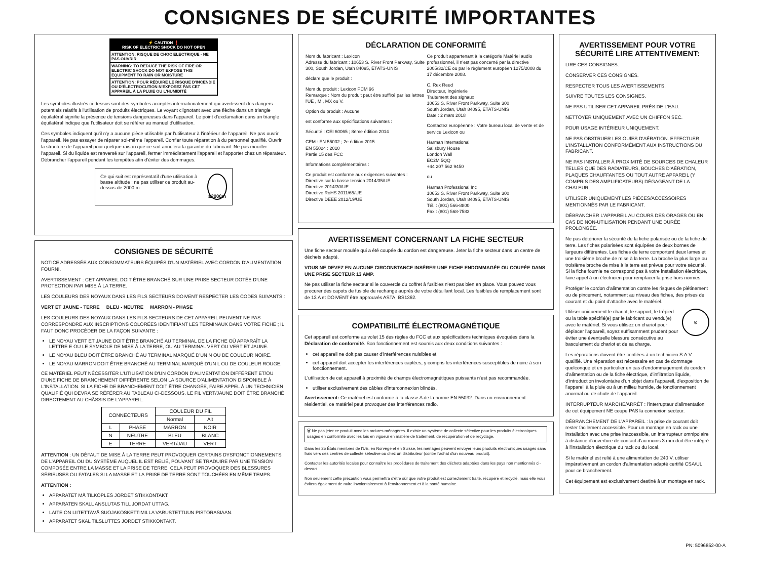CONSIGNES DE SÉCURITÉ IMPORTANTES
⚡ CAUTION ❗
RISK OF ELECTRIC SHOCK DO NOT OPEN
ATTENTION: RISQUE DE CHOC ELECTRIQUE - NE PAS OUVRIR
WARNING: TO REDUCE THE RISK OF FIRE OR ELECTRIC SHOCK DO NOT EXPOSE THIS EQUIPMENT TO RAIN OR MOISTURE
ATTENTION: POUR RÉDUIRE LE RISQUE D'INCENDIE OU D'ÉLECTROCUTION N'EXPOSEZ PAS CET APPAREIL À LA PLUIE OU L'HUMIDITÉ
Les symboles illustrés ci-dessus sont des symboles acceptés internationalement qui avertissent des dangers potentiels relatifs à l'utilisation de produits électriques. Le voyant clignotant avec une flèche dans un triangle équilatéral signifie la présence de tensions dangereuses dans l'appareil. Le point d'exclamation dans un triangle équilatéral indique que l'utilisateur doit se référer au manuel d'utilisation.
Ces symboles indiquent qu'il n'y a aucune pièce utilisable par l'utilisateur à l'intérieur de l'appareil. Ne pas ouvrir l'appareil. Ne pas essayer de réparer soi-même l'appareil. Confier toute réparation à du personnel qualifié. Ouvrir la structure de l'appareil pour quelque raison que ce soit annulera la garantie du fabricant. Ne pas mouiller l'appareil. Si du liquide est renversé sur l'appareil, fermer immédiatement l'appareil et l'apporter chez un réparateur. Débrancher l'appareil pendant les tempêtes afin d'éviter des dommages.
Ce qui suit est représentatif d'une utilisation à basse altitude ; ne pas utiliser ce produit au-dessus de 2000 m. ≤2000m
CONSIGNES DE SÉCURITÉ
NOTICE ADRESSÉE AUX CONSOMMATEURS ÉQUIPÉS D'UN MATÉRIEL AVEC CORDON D'ALIMENTATION FOURNI.
AVERTISSEMENT : CET APPAREIL DOIT ÊTRE BRANCHÉ SUR UNE PRISE SECTEUR DOTÉE D'UNE PROTECTION PAR MISE À LA TERRE.
LES COULEURS DES NOYAUX DANS LES FILS SECTEURS DOIVENT RESPECTER LES CODES SUIVANTS :
VERT ET JAUNE - TERRE BLEU - NEUTRE MARRON - PHASE
LES COULEURS DES NOYAUX DANS LES FILS SECTEURS DE CET APPAREIL PEUVENT NE PAS CORRESPONDRE AUX INSCRIPTIONS COLORÉES IDENTIFIANT LES TERMINAUX DANS VOTRE FICHE ; IL FAUT DONC PROCÉDER DE LA FAÇON SUIVANTE :
LE NOYAU VERT ET JAUNE DOIT ÊTRE BRANCHÉ AU TERMINAL DE LA FICHE OÙ APPARAÎT LA LETTRE E OU LE SYMBOLE DE MISE À LA TERRE, OU AU TERMINAL VERT OU VERT ET JAUNE.
LE NOYAU BLEU DOIT ÊTRE BRANCHÉ AU TERMINAL MARQUÉ D'UN N OU DE COULEUR NOIRE.
LE NOYAU MARRON DOIT ÊTRE BRANCHÉ AU TERMINAL MARQUÉ D'UN L OU DE COULEUR ROUGE.
CE MATÉRIEL PEUT NÉCESSITER L'UTILISATION D'UN CORDON D'ALIMENTATION DIFFÉRENT ET/OU D'UNE FICHE DE BRANCHEMENT DIFFÉRENTE SELON LA SOURCE D'ALIMENTATION DISPONIBLE À L'INSTALLATION. SI LA FICHE DE BRANCHEMENT DOIT ÊTRE CHANGÉE, FAIRE APPEL À UN TECHNICIEN QUALIFIÉ QUI DEVRA SE RÉFÉRER AU TABLEAU CI-DESSOUS. LE FIL VERT/JAUNE DOIT ÊTRE BRANCHÉ DIRECTEMENT AU CHÂSSIS DE L'APPAREIL.
| CONNECTEURS | | COULEUR DU FIL | |
| --- | --- | --- | --- |
| | | Normal | Alt |
| L | PHASE | MARRON | NOIR |
| N | NEUTRE | BLEU | BLANC |
| E | TERRE | VERT/JAU | VERT |
ATTENTION : UN DÉFAUT DE MISE À LA TERRE PEUT PROVOQUER CERTAINS DYSFONCTIONNEMENTS DE L'APPAREIL OU DU SYSTÈME AUQUEL IL EST RELIÉ, POUVANT SE TRADUIRE PAR UNE TENSION COMPOSÉE ENTRE LA MASSE ET LA PRISE DE TERRE. CELA PEUT PROVOQUER DES BLESSURES SÉRIEUSES OU FATALES SI LA MASSE ET LA PRISE DE TERRE SONT TOUCHÉES EN MÊME TEMPS.
ATTENTION :
APPARATET MÅ TILKOPLES JORDET STIKKONTAKT.
APPARATEN SKALL ANSLUTAS TILL JORDAT UTTAG.
LAITE ON LIITETTÄVÄ SUOJAKOSKETTIMILLA VARUSTETTUUN PISTORASIAAN.
APPARATET SKAL TILSLUTTES JORDET STIKKONTAKT.
DÉCLARATION DE CONFORMITÉ
| Nom du fabricant : Lexicon Adresse du fabricant : 10653 S. River Front Parkway, Suite 300, South Jordan, Utah 84095, ÉTATS-UNIS déclare que le produit : Nom du produit : Lexicon PCM 96 Remarque : Nom du produit peut être suffixé par les lettres l'UE , M , MX ou V. Option du produit : Aucune est conforme aux spécifications suivantes : Sécurité : CEI 60065 ; 8ème édition 2014 CEM : EN 55032 ; 2e édition 2015 EN 55024 : 2010 Partie 15 des FCC Informations complémentaires : Ce produit est conforme aux exigences suivantes : Directive sur la basse tension 2014/35/UE Directive 2014/30/UE Directive RoHS 2011/65/UE Directive DEEE 2012/19/UE | Ce produit appartenant à la catégorie Matériel audio professionnel, il n'est pas concerné par la directive 2005/32/CE ou par le règlement européen 1275/2008 du 17 décembre 2008. C. Rex Reed Directeur, Ingénierie Traitement des signaux 10653 S. River Front Parkway, Suite 300 South Jordan, Utah 84095, ÉTATS-UNIS Date : 2 mars 2018 Contactez européenne : Votre bureau local de vente et de service Lexicon ou Harman International Salisbury House London Wall EC2M 5QQ +44 207 562 9450 ou Harman Professional Inc 10653 S. River Front Parkway, Suite 300 South Jordan, Utah 84095, ÉTATS-UNIS Tél. : (801) 566-8800 Fax : (801) 568-7583 |
AVERTISSEMENT CONCERNANT LA FICHE SECTEUR
Une fiche secteur moulée qui a été coupée du cordon est dangereuse. Jeter la fiche secteur dans un centre de déchets adapté.
VOUS NE DEVEZ EN AUCUNE CIRCONSTANCE INSÉRER UNE FICHE ENDOMMAGÉE OU COUPÉE DANS UNE PRISE SECTEUR 13 AMP.
Ne pas utiliser la fiche secteur si le couvercle du coffret à fusibles n'est pas bien en place. Vous pouvez vous procurer des capots de fusible de rechange auprès de votre détaillant local. Les fusibles de remplacement sont de 13 A et DOIVENT être approuvés ASTA, BS1362.
COMPATIBILITÉ ÉLECTROMAGNÉTIQUE
Cet appareil est conforme au volet 15 des règles du FCC et aux spécifications techniques évoquées dans la Déclaration de conformité. Son fonctionnement est soumis aux deux conditions suivantes :
cet appareil ne doit pas causer d'interférences nuisibles et
cet appareil doit accepter les interférences captées, y compris les interférences susceptibles de nuire à son fonctionnement.
L'utilisation de cet appareil à proximité de champs électromagnétiques puissants n'est pas recommandée.
utiliser exclusivement des câbles d'interconnexion blindés.
Avertissement: Ce matériel est conforme à la classe A de la norme EN 55032. Dans un environnement résidentiel, ce matériel peut provoquer des interférences radio.
🗑 Ne pas jeter ce produit avec les ordures ménagères. Il existe un système de collecte sélective pour les produits électroniques usagés en conformité avec les lois en vigueur en matière de traitement, de récupération et de recyclage.
Dans les 25 États membres de l'UE, en Norvège et en Suisse, les ménages peuvent envoyer leurs produits électroniques usagés sans frais vers des centres de collecte sélective ou chez un distributeur (contre l'achat d'un nouveau produit).
Contacter les autorités locales pour connaître les procédures de traitement des déchets adaptées dans les pays non mentionnés ci-dessus.
Non seulement cette précaution vous permettra d'être sûr que votre produit est correctement traité, récupéré et recyclé, mais elle vous évitera également de nuire involontairement à l'environnement et à la santé humaine.
AVERTISSEMENT POUR VOTRE SÉCURITÉ LIRE ATTENTIVEMENT:
LIRE CES CONSIGNES.
CONSERVER CES CONSIGNES.
RESPECTER TOUS LES AVERTISSEMENTS.
SUIVRE TOUTES LES CONSIGNES.
NE PAS UTILISER CET APPAREIL PRÈS DE L'EAU.
NETTOYER UNIQUEMENT AVEC UN CHIFFON SEC.
POUR USAGE INTÉRIEUR UNIQUEMENT.
NE PAS OBSTRUER LES OUÏES D'AÉRATION. EFFECTUER L'INSTALLATION CONFORMÉMENT AUX INSTRUCTIONS DU FABRICANT.
NE PAS INSTALLER À PROXIMITÉ DE SOURCES DE CHALEUR TELLES QUE DES RADIATEURS, BOUCHES D'AÉRATION, PLAQUES CHAUFFANTES OU TOUT AUTRE APPAREIL (Y COMPRIS DES AMPLIFICATEURS) DÉGAGEANT DE LA CHALEUR.
UTILISER UNIQUEMENT LES PIÈCES/ACCESSOIRES MENTIONNÉS PAR LE FABRICANT.
DÉBRANCHER L'APPAREIL AU COURS DES ORAGES OU EN CAS DE NON-UTILISATION PENDANT UNE DURÉE PROLONGÉE.
Ne pas détériorer la sécurité de la fiche polarisée ou de la fiche de terre. Les fiches polarisées sont équipées de deux bornes de largeurs différentes. Les fiches de terre comportent deux lames et une troisième broche de mise à la terre. La broche la plus large ou troisième broche de mise à la terre est prévue pour votre sécurité. Si la fiche fournie ne correspond pas à votre installation électrique, faire appel à un électricien pour remplacer la prise hors normes.
Protéger le cordon d'alimentation contre les risques de piétinement ou de pincement, notamment au niveau des fiches, des prises de courant et du point d'attache avec le matériel.
⊘ Utiliser uniquement le chariot, le support, le trépied ou la table spécifié(e) par le fabricant ou vendu(e) avec le matériel. Si vous utilisez un chariot pour déplacer l'appareil, soyez suffisamment prudent pour éviter une éventuelle blessure consécutive au basculement du chariot et de sa charge.
Les réparations doivent être confiées à un technicien S.A.V. qualifié. Une réparation est nécessaire en cas de dommage quelconque et en particulier en cas d'endommagement du cordon d'alimentation ou de la fiche électrique, d'infiltration liquide, d'introduction involontaire d'un objet dans l'appareil, d'exposition de l'appareil à la pluie ou à un milieu humide, de fonctionnement anormal ou de chute de l'appareil.
INTERRUPTEUR MARCHE/ARRÊT : l'interrupteur d'alimentation de cet équipement NE coupe PAS la connexion secteur.
DÉBRANCHEMENT DE L'APPAREIL : la prise de courant doit rester facilement accessible. Pour un montage en rack ou une installation avec une prise inaccessible, un interrupteur omnipolaire à distance d'ouverture de contact d'au moins 3 mm doit être intégré à l'installation électrique du rack ou du local.
Si le matériel est relié à une alimentation de 240 V, utiliser impérativement un cordon d'alimentation adapté certifié CSA/UL pour ce branchement.
Cet équipement est exclusivement destiné à un montage en rack.
PN: 5096852-00-A